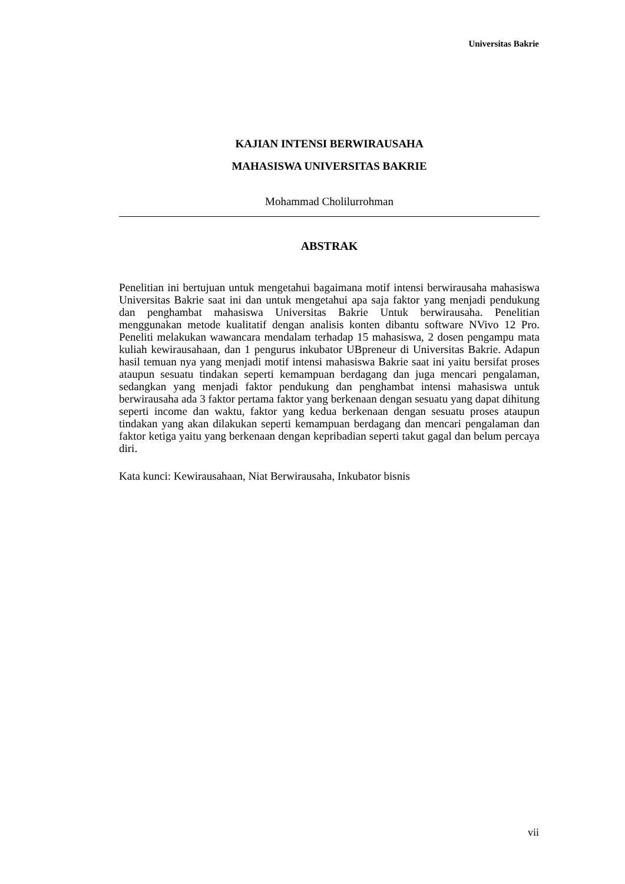Universitas Bakrie
KAJIAN INTENSI BERWIRAUSAHA
MAHASISWA UNIVERSITAS BAKRIE
Mohammad Cholilurrohman
ABSTRAK
Penelitian ini bertujuan untuk mengetahui bagaimana motif intensi berwirausaha mahasiswa Universitas Bakrie saat ini dan untuk mengetahui apa saja faktor yang menjadi pendukung dan penghambat mahasiswa Universitas Bakrie Untuk berwirausaha. Penelitian menggunakan metode kualitatif dengan analisis konten dibantu software NVivo 12 Pro. Peneliti melakukan wawancara mendalam terhadap 15 mahasiswa, 2 dosen pengampu mata kuliah kewirausahaan, dan 1 pengurus inkubator UBpreneur di Universitas Bakrie. Adapun hasil temuan nya yang menjadi motif intensi mahasiswa Bakrie saat ini yaitu bersifat proses ataupun sesuatu tindakan seperti kemampuan berdagang dan juga mencari pengalaman, sedangkan yang menjadi faktor pendukung dan penghambat intensi mahasiswa untuk berwirausaha ada 3 faktor pertama faktor yang berkenaan dengan sesuatu yang dapat dihitung seperti income dan waktu, faktor yang kedua berkenaan dengan sesuatu proses ataupun tindakan yang akan dilakukan seperti kemampuan berdagang dan mencari pengalaman dan faktor ketiga yaitu yang berkenaan dengan kepribadian seperti takut gagal dan belum percaya diri.
Kata kunci: Kewirausahaan, Niat Berwirausaha, Inkubator bisnis
vii